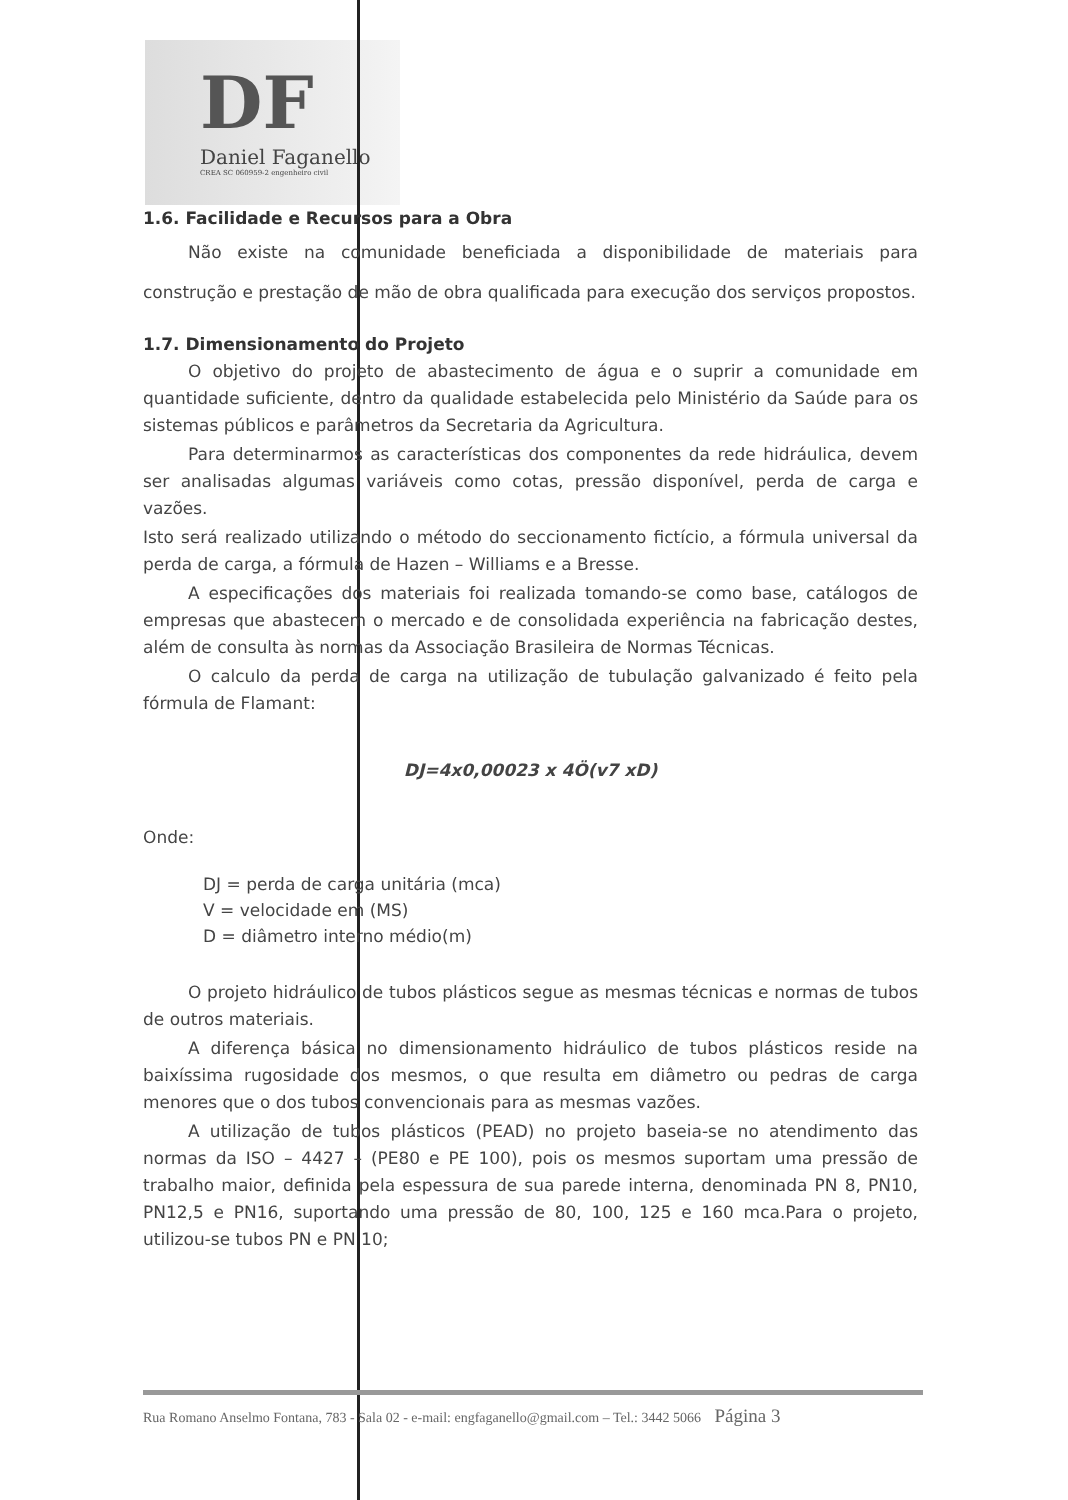DF
Daniel Faganello
CREA SC 060959-2 engenheiro civil
1.6. Facilidade e Recursos para a Obra
Não existe na comunidade beneficiada a disponibilidade de materiais para construção e prestação de mão de obra qualificada para execução dos serviços propostos.
1.7. Dimensionamento do Projeto
O objetivo do projeto de abastecimento de água e o suprir a comunidade em quantidade suficiente, dentro da qualidade estabelecida pelo Ministério da Saúde para os sistemas públicos e parâmetros da Secretaria da Agricultura.
Para determinarmos as características dos componentes da rede hidráulica, devem ser analisadas algumas variáveis como cotas, pressão disponível, perda de carga e vazões.
Isto será realizado utilizando o método do seccionamento fictício, a fórmula universal da perda de carga, a fórmula de Hazen – Williams e a Bresse.
A especificações dos materiais foi realizada tomando-se como base, catálogos de empresas que abastecem o mercado e de consolidada experiência na fabricação destes, além de consulta às normas da Associação Brasileira de Normas Técnicas.
O calculo da perda de carga na utilização de tubulação galvanizado é feito pela fórmula de Flamant:
DJ=4x0,00023 x 4Ö(v7 xD)
Onde:
DJ = perda de carga unitária (mca)
V = velocidade em (MS)
D = diâmetro interno médio(m)
O projeto hidráulico de tubos plásticos segue as mesmas técnicas e normas de tubos de outros materiais.
A diferença básica no dimensionamento hidráulico de tubos plásticos reside na baixíssima rugosidade dos mesmos, o que resulta em diâmetro ou pedras de carga menores que o dos tubos convencionais para as mesmas vazões.
A utilização de tubos plásticos (PEAD) no projeto baseia-se no atendimento das normas da ISO – 4427 – (PE80 e PE 100), pois os mesmos suportam uma pressão de trabalho maior, definida pela espessura de sua parede interna, denominada PN 8, PN10, PN12,5 e PN16, suportando uma pressão de 80, 100, 125 e 160 mca.Para o projeto, utilizou-se tubos PN e PN 10;
Rua Romano Anselmo Fontana, 783 - Sala 02 - e-mail: engfaganello@gmail.com – Tel.: 3442 5066 Página 3